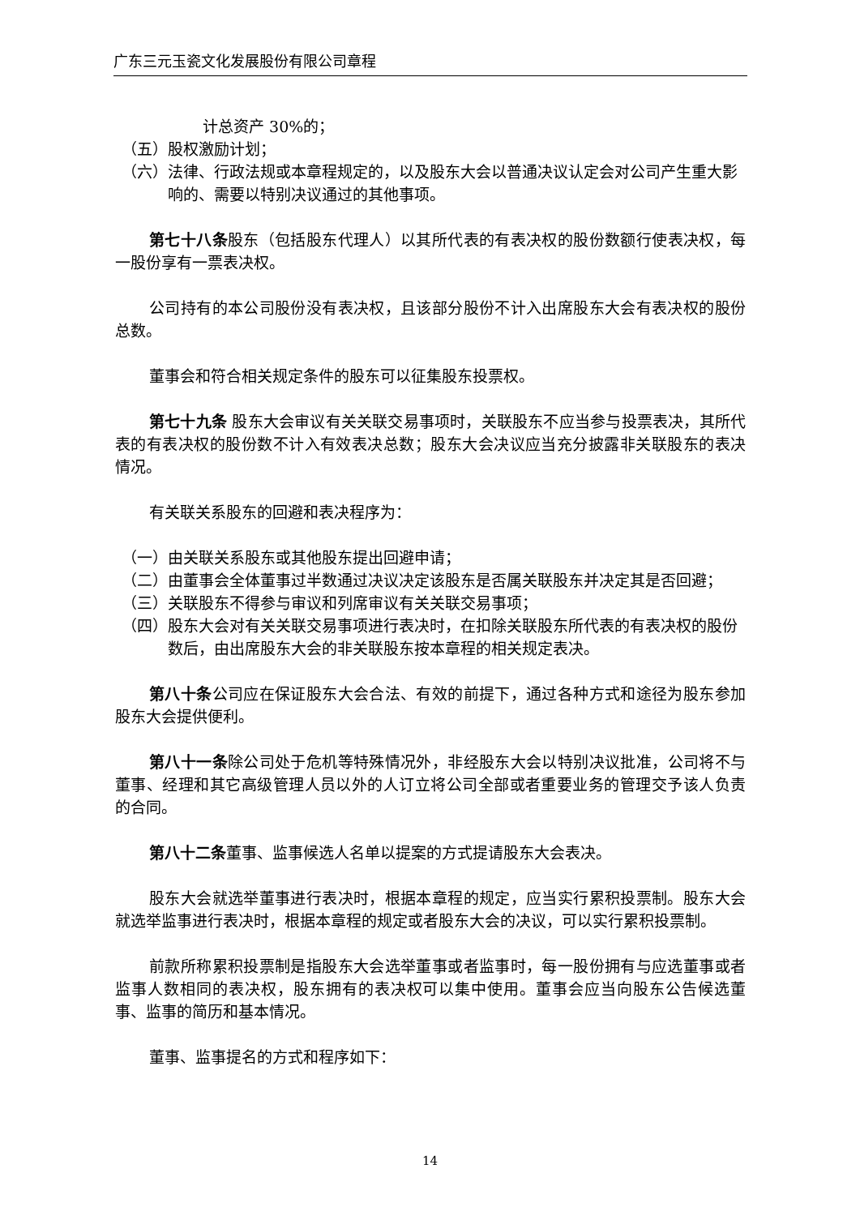广东三元玉瓷文化发展股份有限公司章程
计总资产 30%的；
（五） 股权激励计划；
（六） 法律、行政法规或本章程规定的，以及股东大会以普通决议认定会对公司产生重大影响的、需要以特别决议通过的其他事项。
第七十八条股东（包括股东代理人）以其所代表的有表决权的股份数额行使表决权，每一股份享有一票表决权。
公司持有的本公司股份没有表决权，且该部分股份不计入出席股东大会有表决权的股份总数。
董事会和符合相关规定条件的股东可以征集股东投票权。
第七十九条 股东大会审议有关关联交易事项时，关联股东不应当参与投票表决，其所代表的有表决权的股份数不计入有效表决总数；股东大会决议应当充分披露非关联股东的表决情况。
有关联关系股东的回避和表决程序为：
（一） 由关联关系股东或其他股东提出回避申请；
（二） 由董事会全体董事过半数通过决议决定该股东是否属关联股东并决定其是否回避；
（三） 关联股东不得参与审议和列席审议有关关联交易事项；
（四） 股东大会对有关关联交易事项进行表决时，在扣除关联股东所代表的有表决权的股份数后，由出席股东大会的非关联股东按本章程的相关规定表决。
第八十条公司应在保证股东大会合法、有效的前提下，通过各种方式和途径为股东参加股东大会提供便利。
第八十一条除公司处于危机等特殊情况外，非经股东大会以特别决议批准，公司将不与董事、经理和其它高级管理人员以外的人订立将公司全部或者重要业务的管理交予该人负责的合同。
第八十二条董事、监事候选人名单以提案的方式提请股东大会表决。
股东大会就选举董事进行表决时，根据本章程的规定，应当实行累积投票制。股东大会就选举监事进行表决时，根据本章程的规定或者股东大会的决议，可以实行累积投票制。
前款所称累积投票制是指股东大会选举董事或者监事时，每一股份拥有与应选董事或者监事人数相同的表决权，股东拥有的表决权可以集中使用。董事会应当向股东公告候选董事、监事的简历和基本情况。
董事、监事提名的方式和程序如下：
14